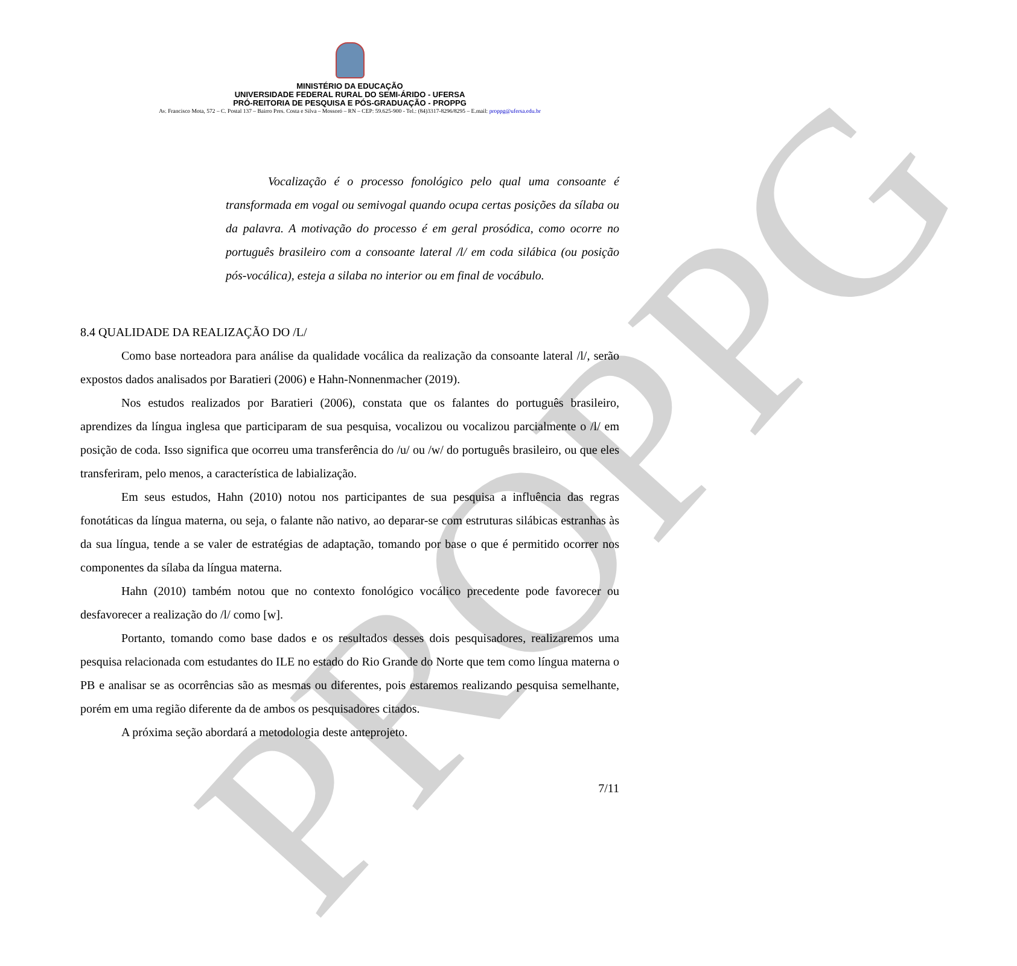PROPPG
MINISTÉRIO DA EDUCAÇÃO
UNIVERSIDADE FEDERAL RURAL DO SEMI-ÁRIDO - UFERSA
PRÓ-REITORIA DE PESQUISA E PÓS-GRADUAÇÃO - PROPPG
Av. Francisco Mota, 572 – C. Postal 137 – Bairro Pres. Costa e Silva – Mossoró – RN – CEP: 59.625-900 - Tel.: (84)3317-8296/8295 – E.mail: proppg@ufersa.edu.br
Vocalização é o processo fonológico pelo qual uma consoante é transformada em vogal ou semivogal quando ocupa certas posições da sílaba ou da palavra. A motivação do processo é em geral prosódica, como ocorre no português brasileiro com a consoante lateral /l/ em coda silábica (ou posição pós-vocálica), esteja a silaba no interior ou em final de vocábulo.
8.4 QUALIDADE DA REALIZAÇÃO DO /L/
Como base norteadora para análise da qualidade vocálica da realização da consoante lateral /l/, serão expostos dados analisados por Baratieri (2006) e Hahn-Nonnenmacher (2019).
Nos estudos realizados por Baratieri (2006), constata que os falantes do português brasileiro, aprendizes da língua inglesa que participaram de sua pesquisa, vocalizou ou vocalizou parcialmente o /l/ em posição de coda. Isso significa que ocorreu uma transferência do /u/ ou /w/ do português brasileiro, ou que eles transferiram, pelo menos, a característica de labialização.
Em seus estudos, Hahn (2010) notou nos participantes de sua pesquisa a influência das regras fonotáticas da língua materna, ou seja, o falante não nativo, ao deparar-se com estruturas silábicas estranhas às da sua língua, tende a se valer de estratégias de adaptação, tomando por base o que é permitido ocorrer nos componentes da sílaba da língua materna.
Hahn (2010) também notou que no contexto fonológico vocálico precedente pode favorecer ou desfavorecer a realização do /l/ como [w].
Portanto, tomando como base dados e os resultados desses dois pesquisadores, realizaremos uma pesquisa relacionada com estudantes do ILE no estado do Rio Grande do Norte que tem como língua materna o PB e analisar se as ocorrências são as mesmas ou diferentes, pois estaremos realizando pesquisa semelhante, porém em uma região diferente da de ambos os pesquisadores citados.
A próxima seção abordará a metodologia deste anteprojeto.
7/11